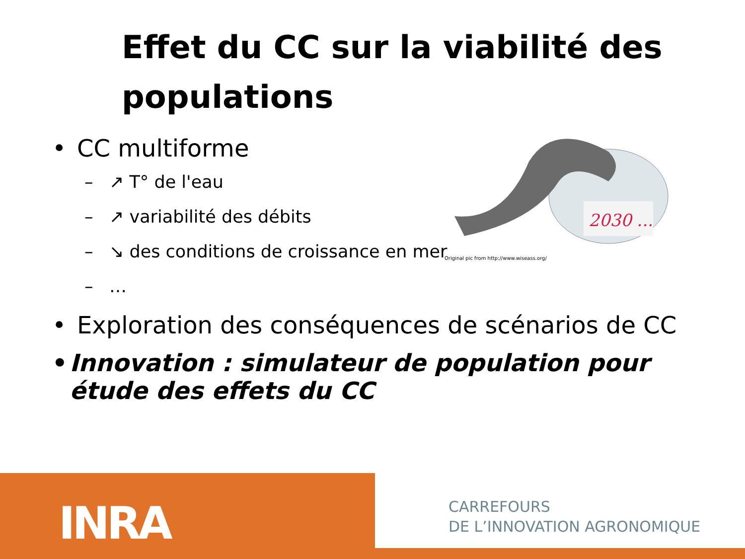Effet du CC sur la viabilité des populations
2030 ...
Original pic from http://www.wiseass.org/
• CC multiforme
– ↗ T° de l'eau
– ↗ variabilité des débits
– ↘ des conditions de croissance en mer
– …
• Exploration des conséquences de scénarios de CC
• Innovation : simulateur de population pour étude des effets du CC
INRA
CARREFOURS
DE L’INNOVATION AGRONOMIQUE